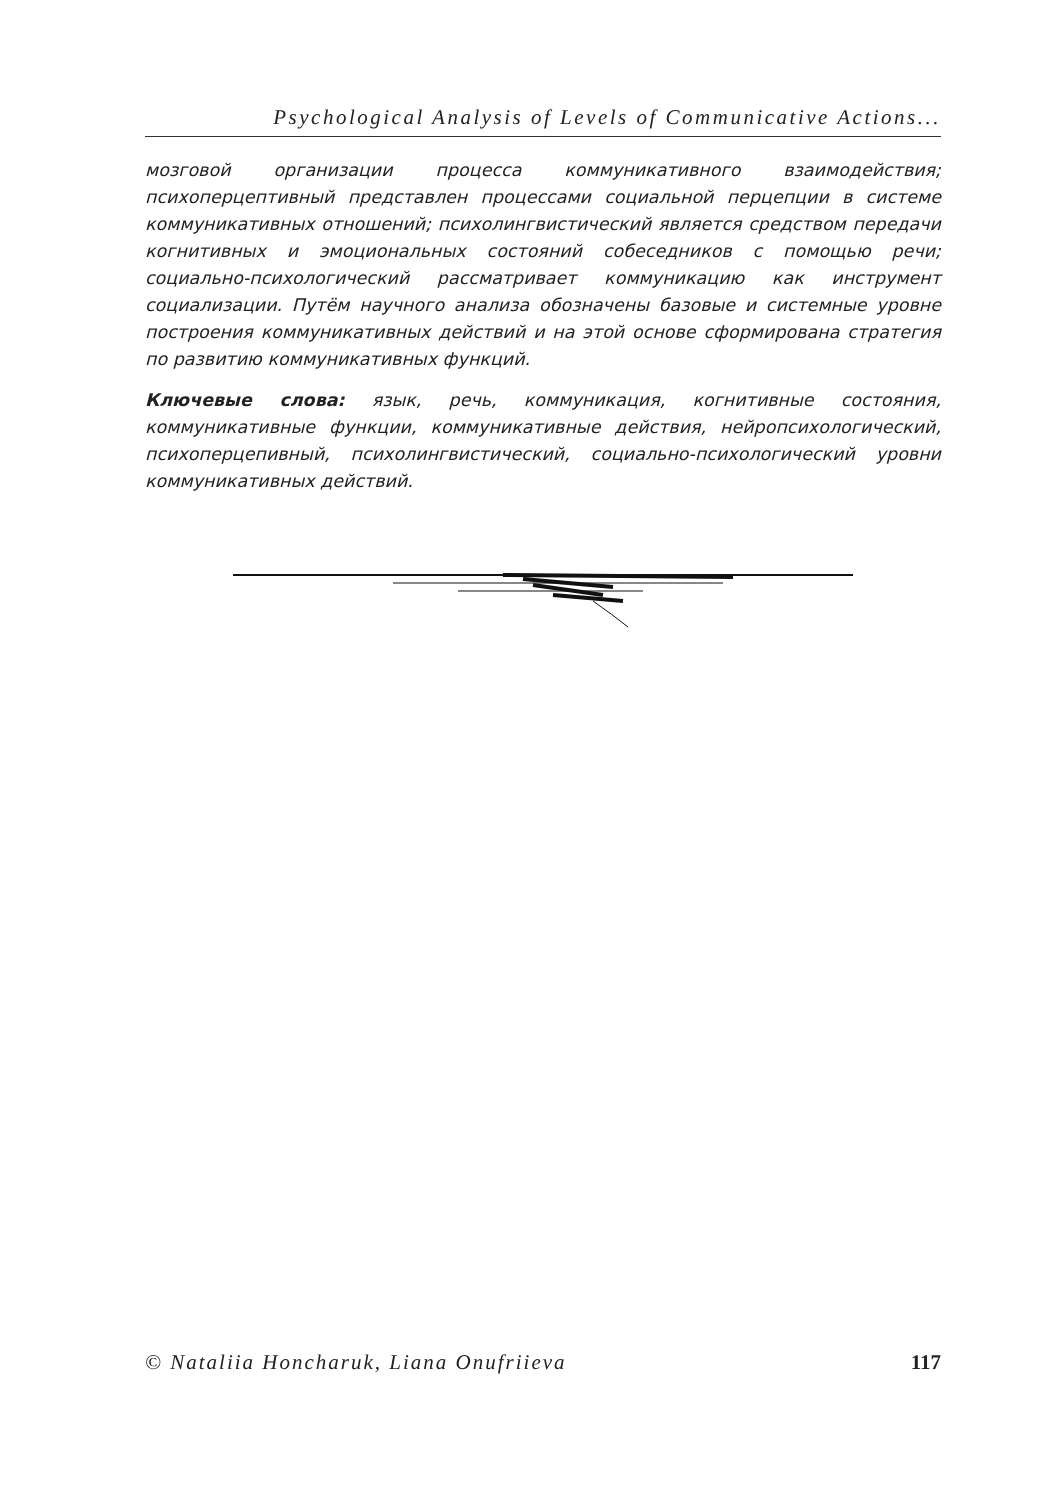Psychological Analysis of Levels of Communicative Actions...
мозговой организации процесса коммуникативного взаимодействия; психоперцептивный представлен процессами социальной перцепции в системе коммуникативных отношений; психолингвистический является средством передачи когнитивных и эмоциональных состояний собеседников с помощью речи; социально-психологический рассматривает коммуникацию как инструмент социализации. Путём научного анализа обозначены базовые и системные уровне построения коммуникативных действий и на этой основе сформирована стратегия по развитию коммуникативных функций.
Ключевые слова: язык, речь, коммуникация, когнитивные состояния, коммуникативные функции, коммуникативные действия, нейропсихологический, психоперцепивный, психолингвистический, социально-психологический уровни коммуникативных действий.
© Nataliia Honcharuk, Liana Onufriieva 117